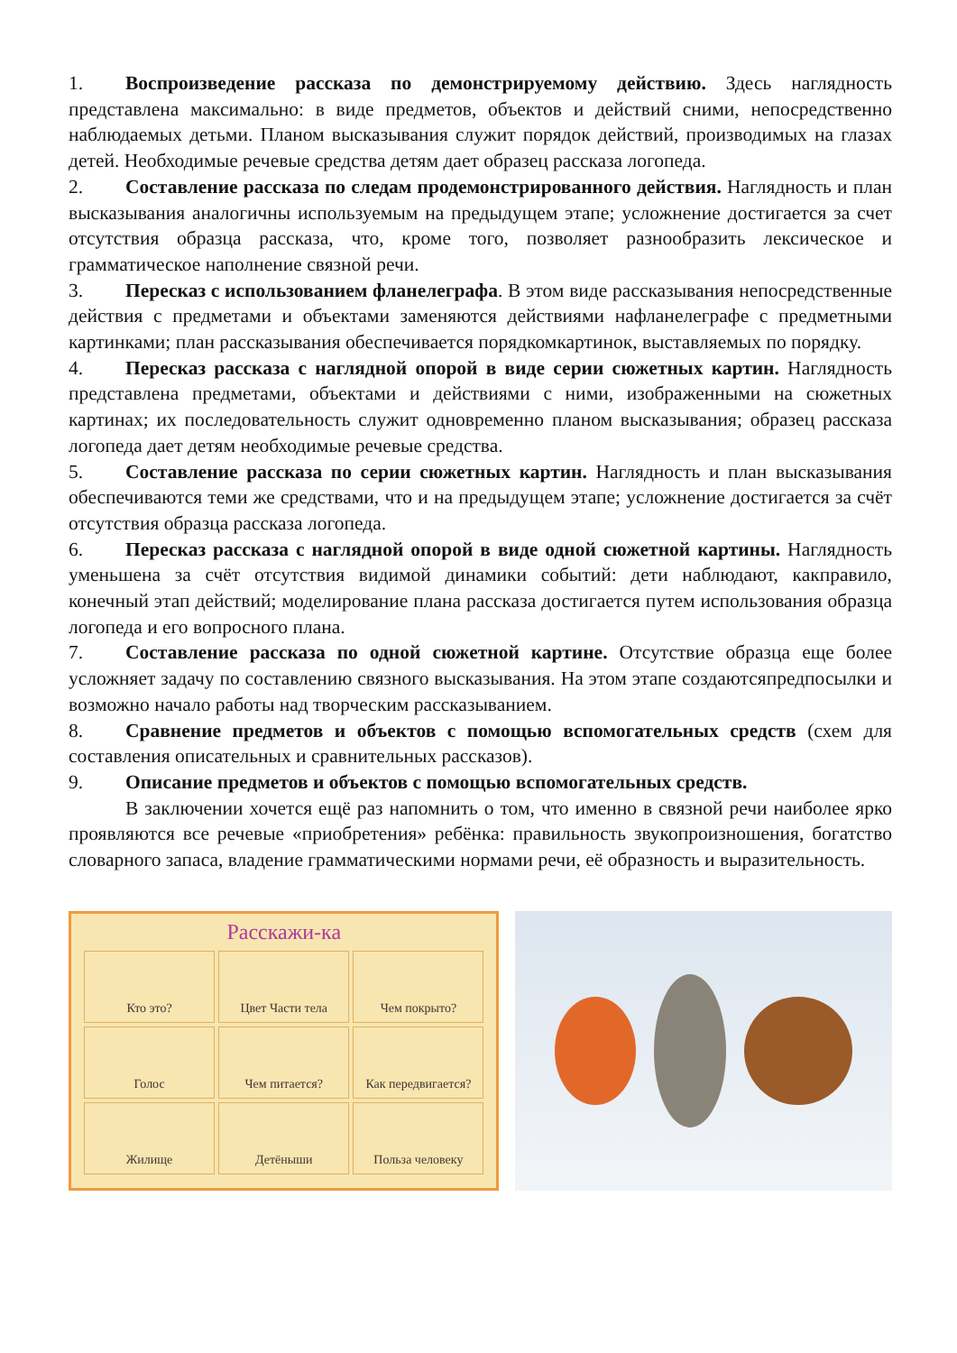1. Воспроизведение рассказа по демонстрируемому действию. Здесь наглядность представлена максимально: в виде предметов, объектов и действий сними, непосредственно наблюдаемых детьми. Планом высказывания служит порядок действий, производимых на глазах детей. Необходимые речевые средства детям дает образец рассказа логопеда.
2. Составление рассказа по следам продемонстрированного действия. Наглядность и план высказывания аналогичны используемым на предыдущем этапе; усложнение достигается за счет отсутствия образца рассказа, что, кроме того, позволяет разнообразить лексическое и грамматическое наполнение связной речи.
3. Пересказ с использованием фланелеграфа. В этом виде рассказывания непосредственные действия с предметами и объектами заменяются действиями нафланелеграфе с предметными картинками; план рассказывания обеспечивается порядкомкартинок, выставляемых по порядку.
4. Пересказ рассказа с наглядной опорой в виде серии сюжетных картин. Наглядность представлена предметами, объектами и действиями с ними, изображенными на сюжетных картинах; их последовательность служит одновременно планом высказывания; образец рассказа логопеда дает детям необходимые речевые средства.
5. Составление рассказа по серии сюжетных картин. Наглядность и план высказывания обеспечиваются теми же средствами, что и на предыдущем этапе; усложнение достигается за счёт отсутствия образца рассказа логопеда.
6. Пересказ рассказа с наглядной опорой в виде одной сюжетной картины. Наглядность уменьшена за счёт отсутствия видимой динамики событий: дети наблюдают, какправило, конечный этап действий; моделирование плана рассказа достигается путем использования образца логопеда и его вопросного плана.
7. Составление рассказа по одной сюжетной картине. Отсутствие образца еще более усложняет задачу по составлению связного высказывания. На этом этапе создаютсяпредпосылки и возможно начало работы над творческим рассказыванием.
8. Сравнение предметов и объектов с помощью вспомогательных средств (схем для составления описательных и сравнительных рассказов).
9. Описание предметов и объектов с помощью вспомогательных средств.
В заключении хочется ещё раз напомнить о том, что именно в связной речи наиболее ярко проявляются все речевые «приобретения» ребёнка: правильность звукопроизношения, богатство словарного запаса, владение грамматическими нормами речи, её образность и выразительность.
Расскажи-ка
Кто это?
Цвет Части тела
Чем покрыто?
Голос
Чем питается?
Как передвигается?
Жилище
Детёныши
Польза человеку